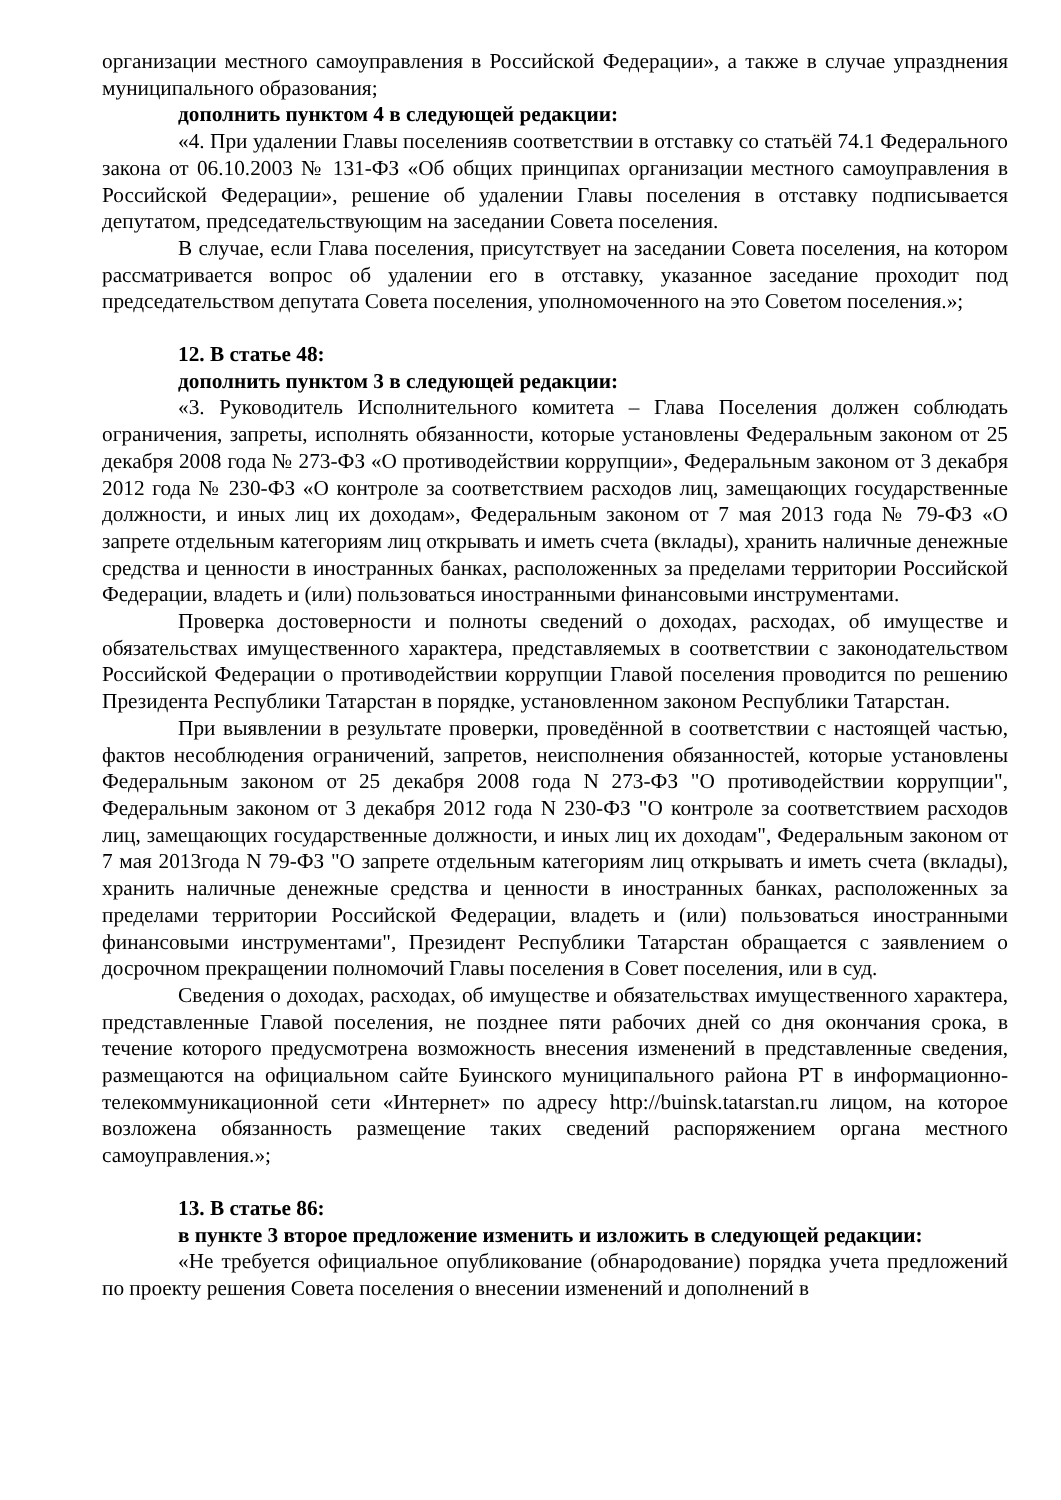организации местного самоуправления в Российской Федерации», а также в случае упразднения муниципального образования;
дополнить пунктом 4 в следующей редакции:
«4. При удалении Главы поселенияв соответствии в отставку со статьёй 74.1 Федерального закона от 06.10.2003 № 131-ФЗ «Об общих принципах организации местного самоуправления в Российской Федерации», решение об удалении Главы поселения в отставку подписывается депутатом, председательствующим на заседании Совета поселения.
В случае, если Глава поселения, присутствует на заседании Совета поселения, на котором рассматривается вопрос об удалении его в отставку, указанное заседание проходит под председательством депутата Совета поселения, уполномоченного на это Советом поселения.»;
12. В статье 48:
дополнить пунктом 3 в следующей редакции:
«3. Руководитель Исполнительного комитета – Глава Поселения должен соблюдать ограничения, запреты, исполнять обязанности, которые установлены Федеральным законом от 25 декабря 2008 года № 273-ФЗ «О противодействии коррупции», Федеральным законом от 3 декабря 2012 года № 230-ФЗ «О контроле за соответствием расходов лиц, замещающих государственные должности, и иных лиц их доходам», Федеральным законом от 7 мая 2013 года № 79-ФЗ «О запрете отдельным категориям лиц открывать и иметь счета (вклады), хранить наличные денежные средства и ценности в иностранных банках, расположенных за пределами территории Российской Федерации, владеть и (или) пользоваться иностранными финансовыми инструментами.
Проверка достоверности и полноты сведений о доходах, расходах, об имуществе и обязательствах имущественного характера, представляемых в соответствии с законодательством Российской Федерации о противодействии коррупции Главой поселения проводится по решению Президента Республики Татарстан в порядке, установленном законом Республики Татарстан.
При выявлении в результате проверки, проведённой в соответствии с настоящей частью, фактов несоблюдения ограничений, запретов, неисполнения обязанностей, которые установлены Федеральным законом от 25 декабря 2008 года N 273-ФЗ "О противодействии коррупции", Федеральным законом от 3 декабря 2012 года N 230-ФЗ "О контроле за соответствием расходов лиц, замещающих государственные должности, и иных лиц их доходам", Федеральным законом от 7 мая 2013года N 79-ФЗ "О запрете отдельным категориям лиц открывать и иметь счета (вклады), хранить наличные денежные средства и ценности в иностранных банках, расположенных за пределами территории Российской Федерации, владеть и (или) пользоваться иностранными финансовыми инструментами", Президент Республики Татарстан обращается с заявлением о досрочном прекращении полномочий Главы поселения в Совет поселения, или в суд.
Сведения о доходах, расходах, об имуществе и обязательствах имущественного характера, представленные Главой поселения, не позднее пяти рабочих дней со дня окончания срока, в течение которого предусмотрена возможность внесения изменений в представленные сведения, размещаются на официальном сайте Буинского муниципального района РТ в информационно-телекоммуникационной сети «Интернет» по адресу http://buinsk.tatarstan.ru лицом, на которое возложена обязанность размещение таких сведений распоряжением органа местного самоуправления.»;
13. В статье 86:
в пункте 3 второе предложение изменить и изложить в следующей редакции:
«Не требуется официальное опубликование (обнародование) порядка учета предложений по проекту решения Совета поселения о внесении изменений и дополнений в